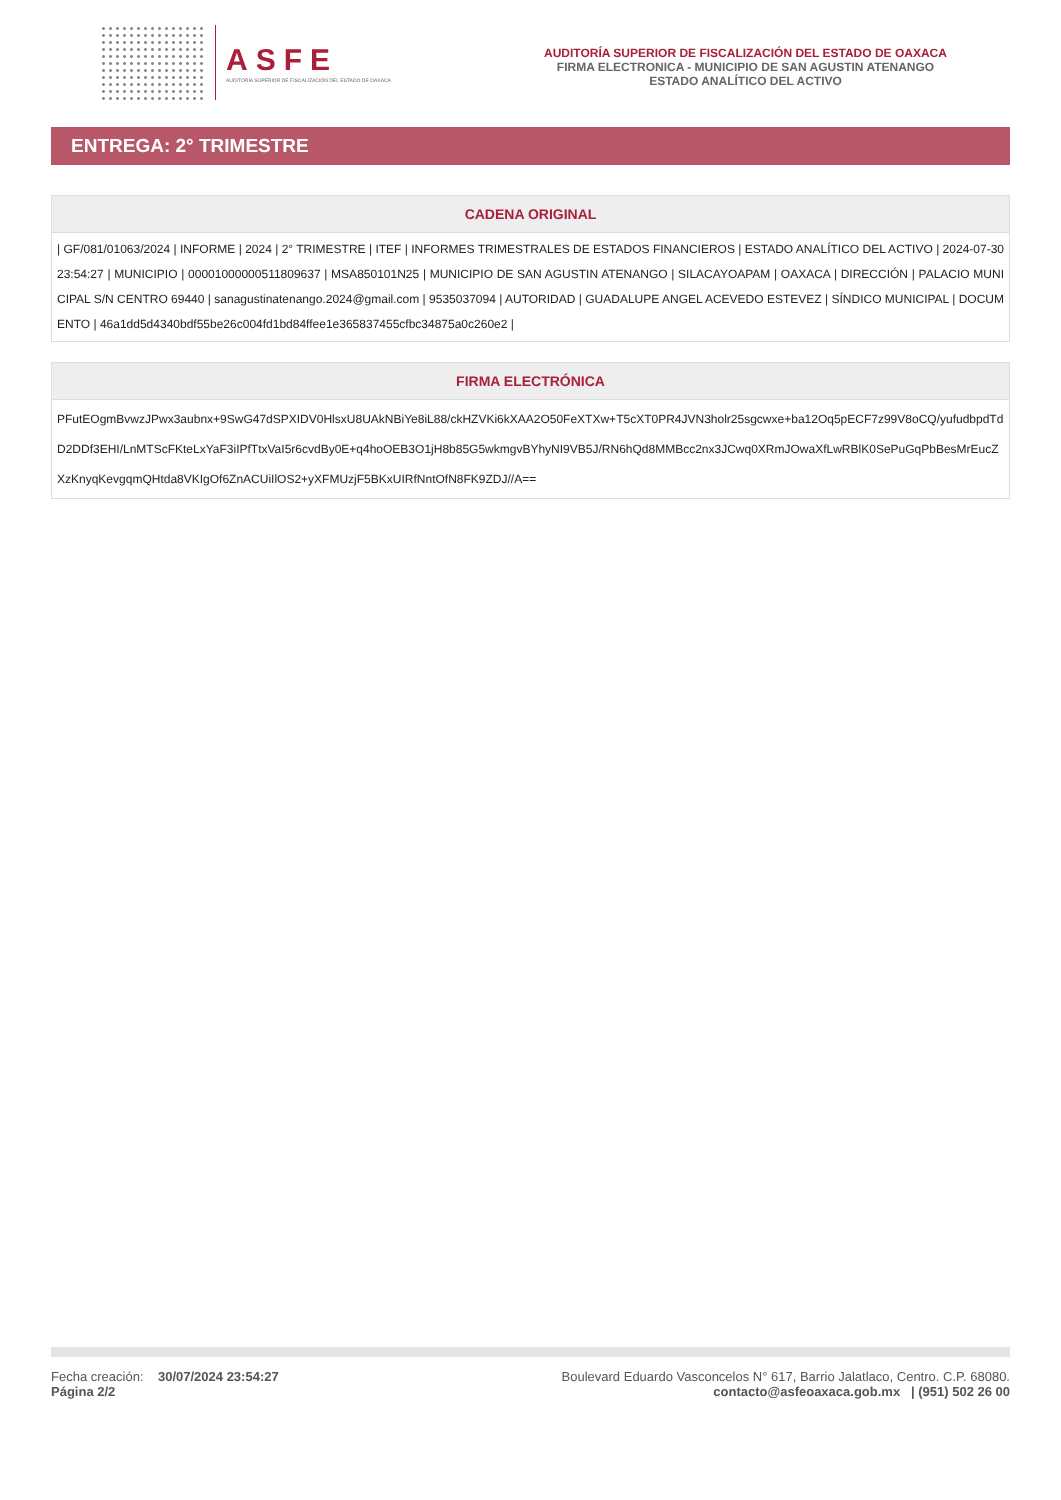ASFE
AUDITORÍA SUPERIOR DE FISCALIZACIÓN DEL ESTADO DE OAXACA
AUDITORÍA SUPERIOR DE FISCALIZACIÓN DEL ESTADO DE OAXACA
FIRMA ELECTRONICA - MUNICIPIO DE SAN AGUSTIN ATENANGO
ESTADO ANALÍTICO DEL ACTIVO
ENTREGA: 2° TRIMESTRE
CADENA ORIGINAL
| GF/081/01063/2024 | INFORME | 2024 | 2° TRIMESTRE | ITEF | INFORMES TRIMESTRALES DE ESTADOS FINANCIEROS | ESTADO ANALÍTICO DEL ACTIVO | 2024-07-30 23:54:27 | MUNICIPIO | 00001000000511809637 | MSA850101N25 | MUNICIPIO DE SAN AGUSTIN ATENANGO | SILACAYOAPAM | OAXACA | DIRECCIÓN | PALACIO MUNICIPAL S/N CENTRO 69440 | sanagustinatenango.2024@gmail.com | 9535037094 | AUTORIDAD | GUADALUPE ANGEL ACEVEDO ESTEVEZ | SÍNDICO MUNICIPAL | DOCUMENTO | 46a1dd5d4340bdf55be26c004fd1bd84ffee1e365837455cfbc34875a0c260e2 |
FIRMA ELECTRÓNICA
PFutEOgmBvwzJPwx3aubnx+9SwG47dSPXIDV0HlsxU8UAkNBiYe8iL88/ckHZVKi6kXAA2O50FeXTXw+T5cXT0PR4JVN3holr25sgcwxe+ba12Oq5pECF7z99V8oCQ/yufudbpdTdD2DDf3EHI/LnMTScFKteLxYaF3iIPfTtxVaI5r6cvdBy0E+q4hoOEB3O1jH8b85G5wkmgvBYhyNI9VB5J/RN6hQd8MMBcc2nx3JCwq0XRmJOwaXfLwRBlK0SePuGqPbBesMrEucZXzKnyqKevgqmQHtda8VKIgOf6ZnACUiIlOS2+yXFMUzjF5BKxUIRfNntOfN8FK9ZDJ//A==
Fecha creación: 30/07/2024 23:54:27
Página 2/2
Boulevard Eduardo Vasconcelos N° 617, Barrio Jalatlaco, Centro. C.P. 68080.
contacto@asfeoaxaca.gob.mx | (951) 502 26 00